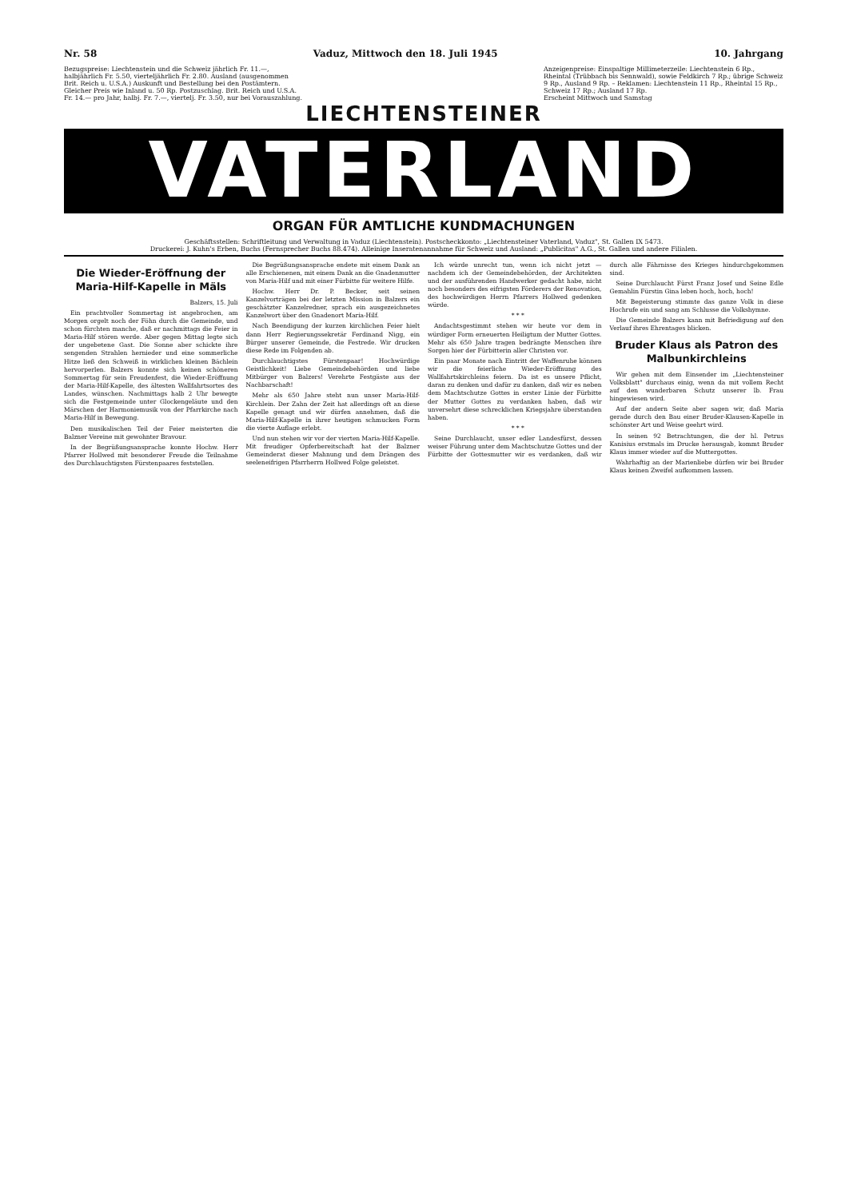Nr. 58 Vaduz, Mittwoch den 18. Juli 1945 10. Jahrgang
Bezugspreise: Liechtenstein und die Schweiz jährlich Fr. 11.—, halbjährlich Fr. 5.50, vierteljährlich Fr. 2.80. Ausland (ausgenommen Brit. Reich u. U.S.A.) Auskunft und Bestellung bei den Postämtern. Gleicher Preis wie Inland u. 50 Rp. Postzuschlag. Brit. Reich und U.S.A. Fr. 14.— pro Jahr, halbj. Fr. 7.—, viertelj. Fr. 3.50, nur bei Vorauszahlung.
Anzeigenpreise: Einspaltige Millimeterzeile: Liechtenstein 6 Rp., Rheintal (Trübbach bis Sennwald), sowie Feldkirch 7 Rp.; übrige Schweiz 9 Rp., Ausland 9 Rp. – Reklamen: Liechtenstein 11 Rp., Rheintal 15 Rp., Schweiz 17 Rp.; Ausland 17 Rp.
Erscheint Mittwoch und Samstag
LIECHTENSTEINER
VATERLAND
ORGAN FÜR AMTLICHE KUNDMACHUNGEN
Geschäftsstellen: Schriftleitung und Verwaltung in Vaduz (Liechtenstein). Postscheckkonto: „Liechtensteiner Vaterland, Vaduz", St. Gallen IX 5473.
Druckerei: J. Kuhn's Erben, Buchs (Fernsprecher Buchs 88.474). Alleinige Inseratenannahme für Schweiz und Ausland: „Publicitas" A.G., St. Gallen und andere Filialen.
Die Wieder-Eröffnung der Maria-Hilf-Kapelle in Mäls
Balzers, 15. Juli
Ein prachtvoller Sommertag ist angebrochen, am Morgen orgelt noch der Föhn durch die Gemeinde, und schon fürchten manche, daß er nachmittags die Feier in Maria-Hilf stören werde. Aber gegen Mittag legte sich der ungebetene Gast. Die Sonne aber schickte ihre sengenden Strahlen hernieder und eine sommerliche Hitze ließ den Schweiß in wirklichen kleinen Bächlein hervorperlen. Balzers konnte sich keinen schöneren Sommertag für sein Freudenfest, die Wieder-Eröffnung der Maria-Hilf-Kapelle, des ältesten Wallfahrtsortes des Landes, wünschen. Nachmittags halb 2 Uhr bewegte sich die Festgemeinde unter Glockengeläute und den Märschen der Harmoniemusik von der Pfarrkirche nach Maria-Hilf in Bewegung.
Den musikalischen Teil der Feier meisterten die Balzner Vereine mit gewohnter Bravour.
In der Begrüßungsansprache konnte Hochw. Herr Pfarrer Hollwed mit besonderer Freude die Teilnahme des Durchlauchtigsten Fürstenpaares feststellen.
Die Begrüßungsansprache endete mit einem Dank an alle Erschienenen, mit einem Dank an die Gnadenmutter von Maria-Hilf und mit einer Fürbitte für weitere Hilfe.
Hochw. Herr Dr. P. Becker, seit seinen Kanzelvorträgen bei der letzten Mission in Balzers ein geschätzter Kanzelredner, sprach ein ausgezeichnetes Kanzelwort über den Gnadenort Maria-Hilf.
Nach Beendigung der kurzen kirchlichen Feier hielt dann Herr Regierungssekretär Ferdinand Nigg, ein Bürger unserer Gemeinde, die Festrede. Wir drucken diese Rede im Folgenden ab.
Durchlauchtigstes Fürstenpaar! Hochwürdige Geistlichkeit! Liebe Gemeindebehörden und liebe Mitbürger von Balzers! Verehrte Festgäste aus der Nachbarschaft!
Mehr als 650 Jahre steht nun unser Maria-Hilf-Kirchlein. Der Zahn der Zeit hat allerdings oft an diese Kapelle genagt und wir dürfen annehmen, daß die Maria-Hilf-Kapelle in ihrer heutigen schmucken Form die vierte Auflage erlebt.
Und nun stehen wir vor der vierten Maria-Hilf-Kapelle. Mit freudiger Opferbereitschaft hat der Balzner Gemeinderat dieser Mahnung und dem Drängen des seeleneifrigen Pfarrherrn Hollwed Folge geleistet.
Ich würde unrecht tun, wenn ich nicht jetzt — nachdem ich der Gemeindebehörden, der Architekten und der ausführenden Handwerker gedacht habe, nicht noch besonders des eifrigsten Förderers der Renovation, des hochwürdigen Herrn Pfarrers Hollwed gedenken würde.
* * *
Andachtsgestimmt stehen wir heute vor dem in würdiger Form erneuerten Heiligtum der Mutter Gottes. Mehr als 650 Jahre tragen bedrängte Menschen ihre Sorgen hier der Fürbitterin aller Christen vor.
Ein paar Monate nach Eintritt der Waffenruhe können wir die feierliche Wieder-Eröffnung des Wallfahrtskirchleins feiern. Da ist es unsere Pflicht, daran zu denken und dafür zu danken, daß wir es neben dem Machtschutze Gottes in erster Linie der Fürbitte der Mutter Gottes zu verdanken haben, daß wir unversehrt diese schrecklichen Kriegsjahre überstanden haben.
* * *
Seine Durchlaucht, unser edler Landesfürst, dessen weiser Führung unter dem Machtschutze Gottes und der Fürbitte der Gottesmutter wir es verdanken, daß wir durch alle Fährnisse des Krieges hindurchgekommen sind.
Seine Durchlaucht Fürst Franz Josef und Seine Edle Gemahlin Fürstin Gina leben hoch, hoch, hoch!
Mit Begeisterung stimmte das ganze Volk in diese Hochrufe ein und sang am Schlusse die Volkshymne.
Die Gemeinde Balzers kann mit Befriedigung auf den Verlauf ihres Ehrentages blicken.
Bruder Klaus als Patron des Malbunkirchleins
Wir gehen mit dem Einsender im „Liechtensteiner Volksblatt" durchaus einig, wenn da mit vollem Recht auf den wunderbaren Schutz unserer lb. Frau hingewiesen wird.
Auf der andern Seite aber sagen wir, daß Maria gerade durch den Bau einer Bruder-Klausen-Kapelle in schönster Art und Weise geehrt wird.
In seinen 92 Betrachtungen, die der hl. Petrus Kanisius erstmals im Drucke herausgab, kommt Bruder Klaus immer wieder auf die Muttergottes.
Wahrhaftig an der Marienliebe dürfen wir bei Bruder Klaus keinen Zweifel aufkommen lassen.